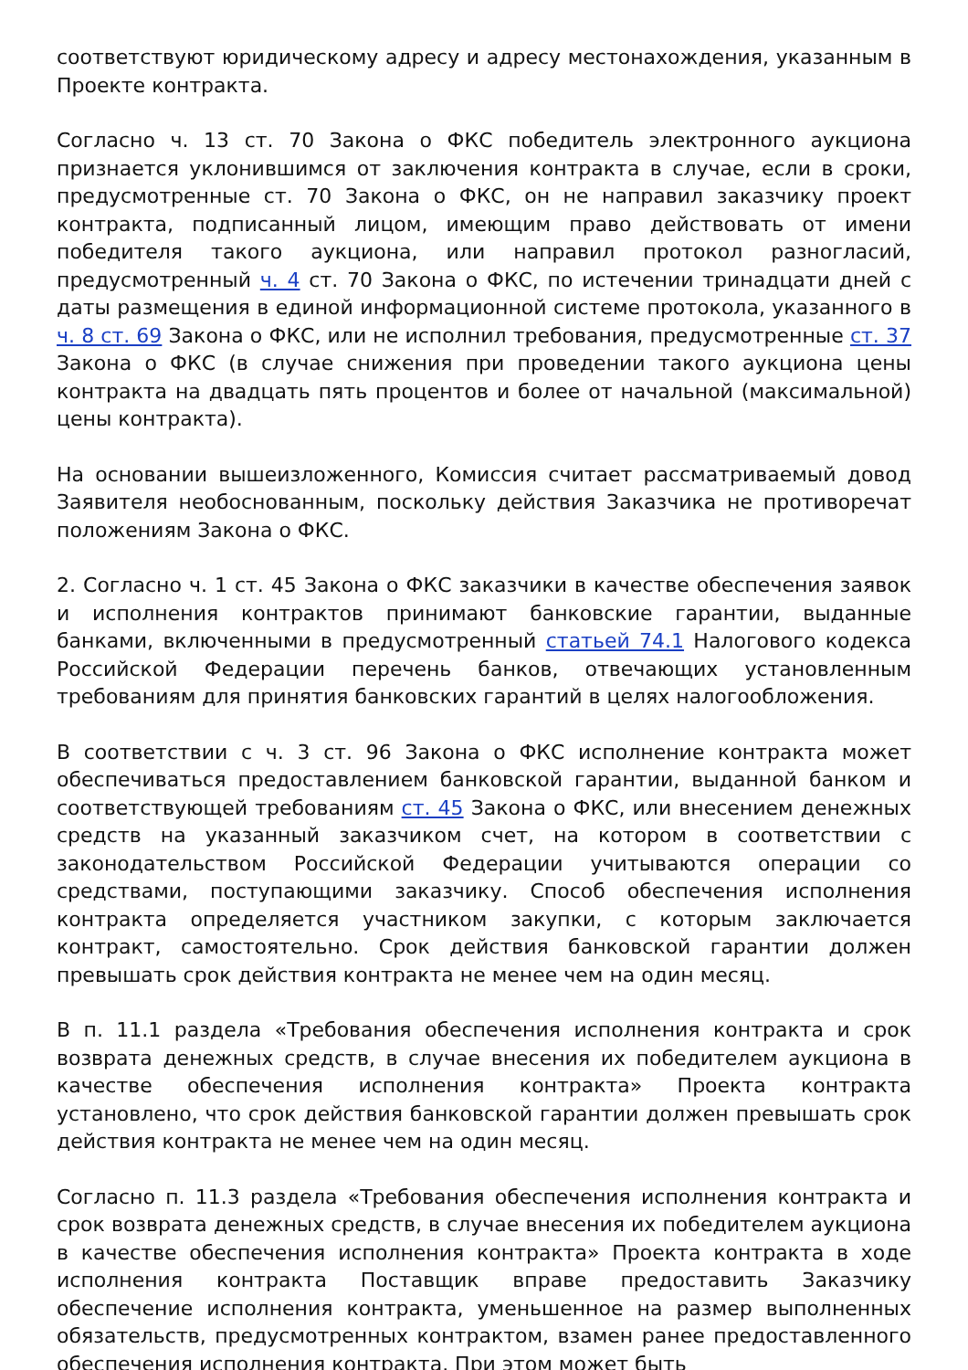соответствуют юридическому адресу и адресу местонахождения, указанным в Проекте контракта.
Согласно ч. 13 ст. 70 Закона о ФКС победитель электронного аукциона признается уклонившимся от заключения контракта в случае, если в сроки, предусмотренные ст. 70 Закона о ФКС, он не направил заказчику проект контракта, подписанный лицом, имеющим право действовать от имени победителя такого аукциона, или направил протокол разногласий, предусмотренный ч. 4 ст. 70 Закона о ФКС, по истечении тринадцати дней с даты размещения в единой информационной системе протокола, указанного в ч. 8 ст. 69 Закона о ФКС, или не исполнил требования, предусмотренные ст. 37 Закона о ФКС (в случае снижения при проведении такого аукциона цены контракта на двадцать пять процентов и более от начальной (максимальной) цены контракта).
На основании вышеизложенного, Комиссия считает рассматриваемый довод Заявителя необоснованным, поскольку действия Заказчика не противоречат положениям Закона о ФКС.
2. Согласно ч. 1 ст. 45 Закона о ФКС заказчики в качестве обеспечения заявок и исполнения контрактов принимают банковские гарантии, выданные банками, включенными в предусмотренный статьей 74.1 Налогового кодекса Российской Федерации перечень банков, отвечающих установленным требованиям для принятия банковских гарантий в целях налогообложения.
В соответствии с ч. 3 ст. 96 Закона о ФКС исполнение контракта может обеспечиваться предоставлением банковской гарантии, выданной банком и соответствующей требованиям ст. 45 Закона о ФКС, или внесением денежных средств на указанный заказчиком счет, на котором в соответствии с законодательством Российской Федерации учитываются операции со средствами, поступающими заказчику. Способ обеспечения исполнения контракта определяется участником закупки, с которым заключается контракт, самостоятельно. Срок действия банковской гарантии должен превышать срок действия контракта не менее чем на один месяц.
В п. 11.1 раздела «Требования обеспечения исполнения контракта и срок возврата денежных средств, в случае внесения их победителем аукциона в качестве обеспечения исполнения контракта» Проекта контракта установлено, что срок действия банковской гарантии должен превышать срок действия контракта не менее чем на один месяц.
Согласно п. 11.3 раздела «Требования обеспечения исполнения контракта и срок возврата денежных средств, в случае внесения их победителем аукциона в качестве обеспечения исполнения контракта» Проекта контракта в ходе исполнения контракта Поставщик вправе предоставить Заказчику обеспечение исполнения контракта, уменьшенное на размер выполненных обязательств, предусмотренных контрактом, взамен ранее предоставленного обеспечения исполнения контракта. При этом может быть